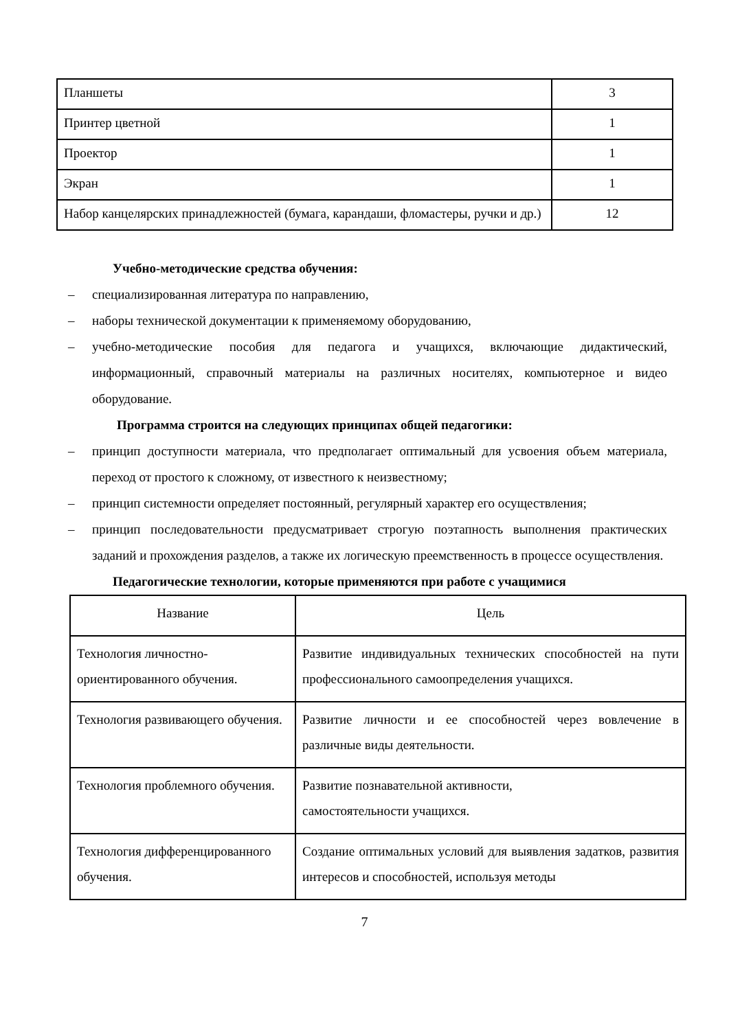| Планшеты | 3 |
| Принтер цветной | 1 |
| Проектор | 1 |
| Экран | 1 |
| Набор канцелярских принадлежностей (бумага, карандаши, фломастеры, ручки и др.) | 12 |
Учебно-методические средства обучения:
– специализированная литература по направлению,
– наборы технической документации к применяемому оборудованию,
– учебно-методические пособия для педагога и учащихся, включающие дидактический, информационный, справочный материалы на различных носителях, компьютерное и видео оборудование.
Программа строится на следующих принципах общей педагогики:
– принцип доступности материала, что предполагает оптимальный для усвоения объем материала, переход от простого к сложному, от известного к неизвестному;
– принцип системности определяет постоянный, регулярный характер его осуществления;
– принцип последовательности предусматривает строгую поэтапность выполнения практических заданий и прохождения разделов, а также их логическую преемственность в процессе осуществления.
Педагогические технологии, которые применяются при работе с учащимися
| Название | Цель |
| Технология личностно-ориентированного обучения. | Развитие индивидуальных технических способностей на пути профессионального самоопределения учащихся. |
| Технология развивающего обучения. | Развитие личности и ее способностей через вовлечение в различные виды деятельности. |
| Технология проблемного обучения. | Развитие познавательной активности, самостоятельности учащихся. |
| Технология дифференцированного обучения. | Создание оптимальных условий для выявления задатков, развития интересов и способностей, используя методы |
7